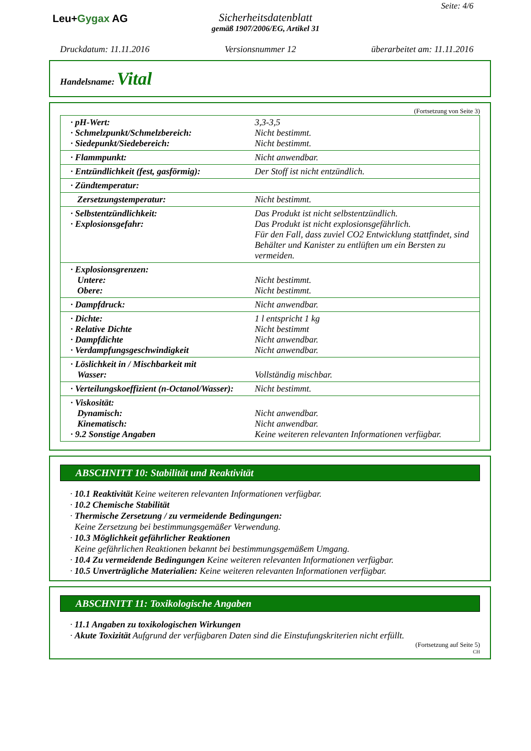Leu+Gygax AG
Sicherheitsdatenblatt
gemäß 1907/2006/EG, Artikel 31
Seite: 4/6
Druckdatum: 11.11.2016 Versionsnummer 12 überarbeitet am: 11.11.2016
Handelsname: Vital
(Fortsetzung von Seite 3)
| · pH-Wert: · Schmelzpunkt/Schmelzbereich: · Siedepunkt/Siedebereich: | 3,3-3,5 Nicht bestimmt. Nicht bestimmt. |
| · Flammpunkt: | Nicht anwendbar. |
| · Entzündlichkeit (fest, gasförmig): | Der Stoff ist nicht entzündlich. |
| · Zündtemperatur: | |
| Zersetzungstemperatur: | Nicht bestimmt. |
| · Selbstentzündlichkeit: · Explosionsgefahr: | Das Produkt ist nicht selbstentzündlich. Das Produkt ist nicht explosionsgefährlich. Für den Fall, dass zuviel CO2 Entwicklung stattfindet, sind Behälter und Kanister zu entlüften um ein Bersten zu vermeiden. |
| · Explosionsgrenzen: Untere: Obere: | Nicht bestimmt. Nicht bestimmt. |
| · Dampfdruck: | Nicht anwendbar. |
| · Dichte: · Relative Dichte · Dampfdichte · Verdampfungsgeschwindigkeit | 1 l entspricht 1 kg Nicht bestimmt Nicht anwendbar. Nicht anwendbar. |
| · Löslichkeit in / Mischbarkeit mit Wasser: | Vollständig mischbar. |
| · Verteilungskoeffizient (n-Octanol/Wasser): | Nicht bestimmt. |
| · Viskosität: Dynamisch: Kinematisch: · 9.2 Sonstige Angaben | Nicht anwendbar. Nicht anwendbar. Keine weiteren relevanten Informationen verfügbar. |
ABSCHNITT 10: Stabilität und Reaktivität
· 10.1 Reaktivität Keine weiteren relevanten Informationen verfügbar.
· 10.2 Chemische Stabilität
· Thermische Zersetzung / zu vermeidende Bedingungen:
Keine Zersetzung bei bestimmungsgemäßer Verwendung.
· 10.3 Möglichkeit gefährlicher Reaktionen
Keine gefährlichen Reaktionen bekannt bei bestimmungsgemäßem Umgang.
· 10.4 Zu vermeidende Bedingungen Keine weiteren relevanten Informationen verfügbar.
· 10.5 Unverträgliche Materialien: Keine weiteren relevanten Informationen verfügbar.
ABSCHNITT 11: Toxikologische Angaben
· 11.1 Angaben zu toxikologischen Wirkungen
· Akute Toxizität Aufgrund der verfügbaren Daten sind die Einstufungskriterien nicht erfüllt.
(Fortsetzung auf Seite 5)
CH